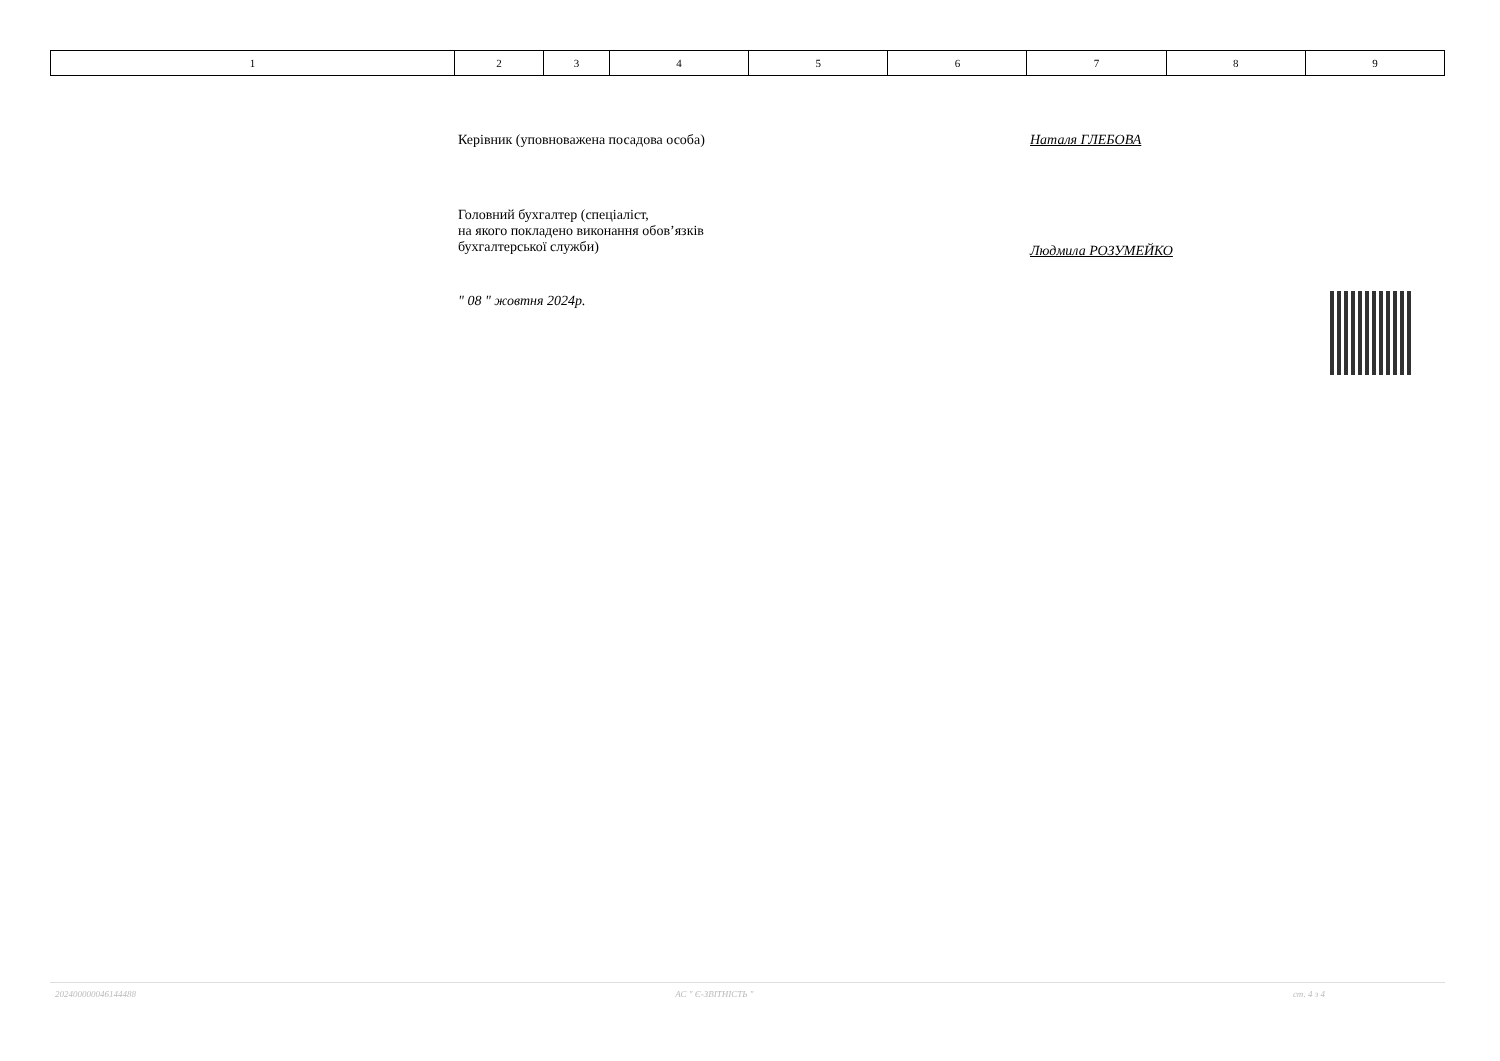| 1 | 2 | 3 | 4 | 5 | 6 | 7 | 8 | 9 |
Керівник (уповноважена посадова особа)
Наталя ГЛЕБОВА
Головний бухгалтер (спеціаліст,
на якого покладено виконання обов’язків
бухгалтерської служби)
Людмила РОЗУМЕЙКО
" 08 " жовтня 2024р.
202400000046144488 АС " Є-ЗВІТНІСТЬ " ст. 4 з 4